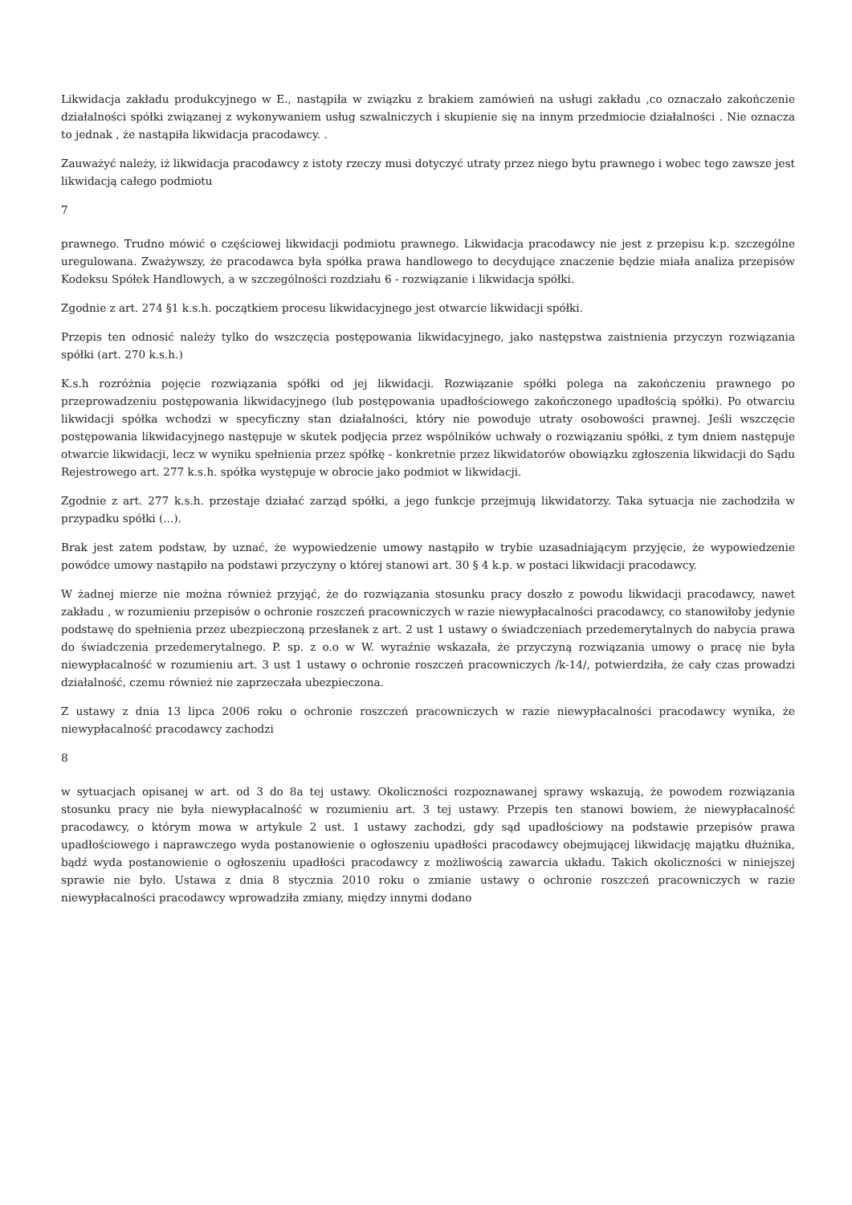Likwidacja zakładu produkcyjnego w E., nastąpiła w związku z brakiem zamówień na usługi zakładu ,co oznaczało zakończenie działalności spółki związanej z wykonywaniem usług szwalniczych i skupienie się na innym przedmiocie działalności . Nie oznacza to jednak , że nastąpiła likwidacja pracodawcy. .
Zauważyć należy, iż likwidacja pracodawcy z istoty rzeczy musi dotyczyć utraty przez niego bytu prawnego i wobec tego zawsze jest likwidacją całego podmiotu
7
prawnego. Trudno mówić o częściowej likwidacji podmiotu prawnego. Likwidacja pracodawcy nie jest z przepisu k.p. szczególne uregulowana. Zważywszy, że pracodawca była spółka prawa handlowego to decydujące znaczenie będzie miała analiza przepisów Kodeksu Spółek Handlowych, a w szczególności rozdziału 6 - rozwiązanie i likwidacja spółki.
Zgodnie z art. 274 §1 k.s.h. początkiem procesu likwidacyjnego jest otwarcie likwidacji spółki.
Przepis ten odnosić należy tylko do wszczęcia postępowania likwidacyjnego, jako następstwa zaistnienia przyczyn rozwiązania spółki (art. 270 k.s.h.)
K.s.h rozróżnia pojęcie rozwiązania spółki od jej likwidacji. Rozwiązanie spółki polega na zakończeniu prawnego po przeprowadzeniu postępowania likwidacyjnego (lub postępowania upadłościowego zakończonego upadłością spółki). Po otwarciu likwidacji spółka wchodzi w specyficzny stan działalności, który nie powoduje utraty osobowości prawnej. Jeśli wszczęcie postępowania likwidacyjnego następuje w skutek podjęcia przez wspólników uchwały o rozwiązaniu spółki, z tym dniem następuje otwarcie likwidacji, lecz w wyniku spełnienia przez spółkę - konkretnie przez likwidatorów obowiązku zgłoszenia likwidacji do Sądu Rejestrowego art. 277 k.s.h. spółka występuje w obrocie jako podmiot w likwidacji.
Zgodnie z art. 277 k.s.h. przestaje działać zarząd spółki, a jego funkcje przejmują likwidatorzy. Taka sytuacja nie zachodziła w przypadku spółki (...).
Brak jest zatem podstaw, by uznać, że wypowiedzenie umowy nastąpiło w trybie uzasadniającym przyjęcie, że wypowiedzenie powódce umowy nastąpiło na podstawi przyczyny o której stanowi art. 30 § 4 k.p. w postaci likwidacji pracodawcy.
W żadnej mierze nie można również przyjąć, że do rozwiązania stosunku pracy doszło z powodu likwidacji pracodawcy, nawet zakładu , w rozumieniu przepisów o ochronie roszczeń pracowniczych w razie niewypłacalności pracodawcy, co stanowiłoby jedynie podstawę do spełnienia przez ubezpieczoną przesłanek z art. 2 ust 1 ustawy o świadczeniach przedemerytalnych do nabycia prawa do świadczenia przedemerytalnego. P. sp. z o.o w W. wyraźnie wskazała, że przyczyną rozwiązania umowy o pracę nie była niewypłacalność w rozumieniu art. 3 ust 1 ustawy o ochronie roszczeń pracowniczych /k-14/, potwierdziła, że cały czas prowadzi działalność, czemu również nie zaprzeczała ubezpieczona.
Z ustawy z dnia 13 lipca 2006 roku o ochronie roszczeń pracowniczych w razie niewypłacalności pracodawcy wynika, że niewypłacalność pracodawcy zachodzi
8
w sytuacjach opisanej w art. od 3 do 8a tej ustawy. Okoliczności rozpoznawanej sprawy wskazują, że powodem rozwiązania stosunku pracy nie była niewypłacalność w rozumieniu art. 3 tej ustawy. Przepis ten stanowi bowiem, że niewypłacalność pracodawcy, o którym mowa w artykule 2 ust. 1 ustawy zachodzi, gdy sąd upadłościowy na podstawie przepisów prawa upadłościowego i naprawczego wyda postanowienie o ogłoszeniu upadłości pracodawcy obejmującej likwidację majątku dłużnika, bądź wyda postanowienie o ogłoszeniu upadłości pracodawcy z możliwością zawarcia układu. Takich okoliczności w niniejszej sprawie nie było. Ustawa z dnia 8 stycznia 2010 roku o zmianie ustawy o ochronie roszczeń pracowniczych w razie niewypłacalności pracodawcy wprowadziła zmiany, między innymi dodano